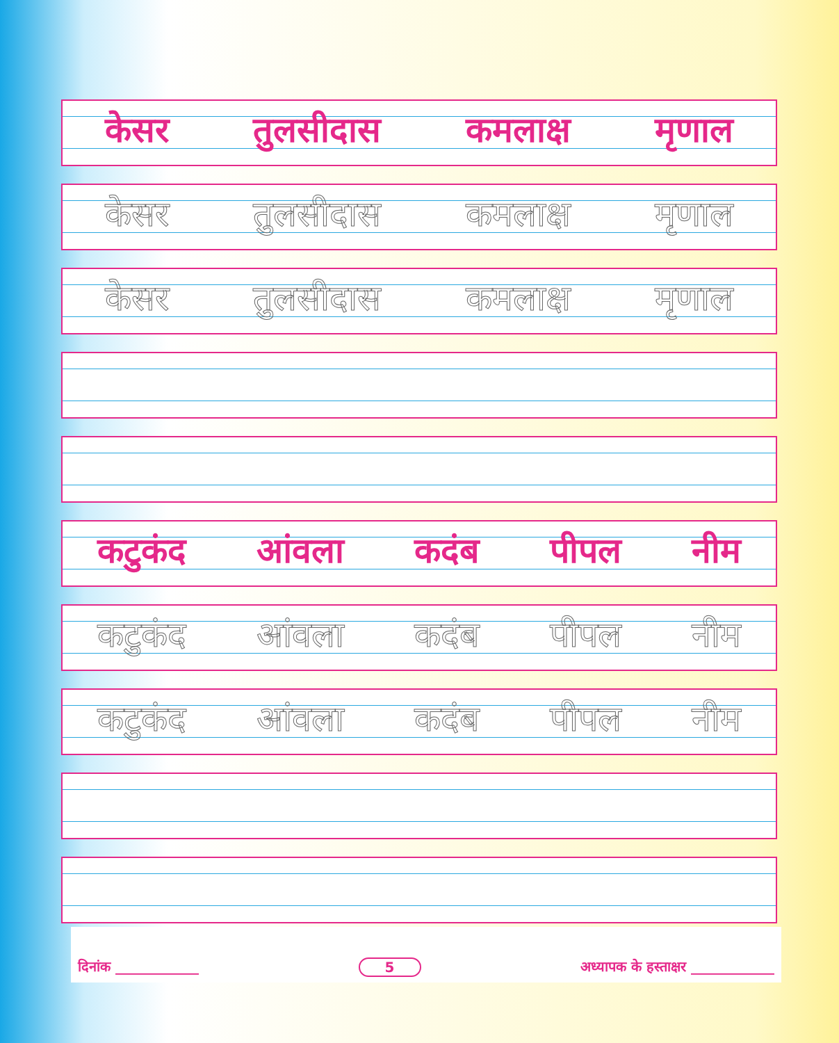केसर तुलसीदास कमलाक्ष मृणाल
केसर तुलसीदास कमलाक्ष मृणाल
केसर तुलसीदास कमलाक्ष मृणाल
कटुकंद आंवला कदंब पीपल नीम
कटुकंद आंवला कदंब पीपल नीम
कटुकंद आंवला कदंब पीपल नीम
दिनांक ____________ 5 अध्यापक के हस्ताक्षर ____________